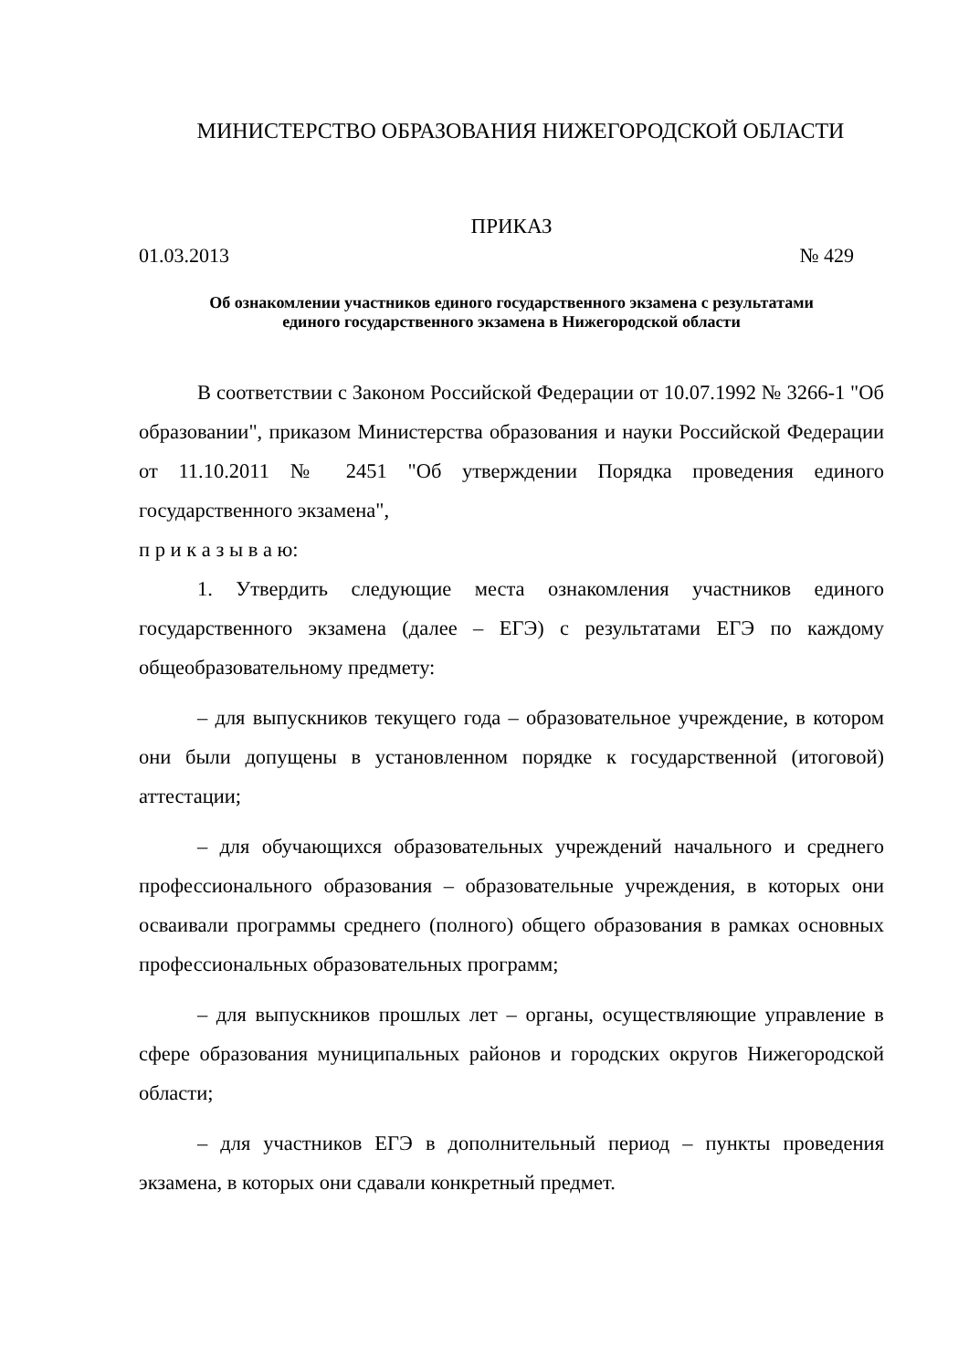МИНИСТЕРСТВО ОБРАЗОВАНИЯ НИЖЕГОРОДСКОЙ ОБЛАСТИ
ПРИКАЗ
01.03.2013 № 429
Об ознакомлении участников единого государственного экзамена с результатами
единого государственного экзамена в Нижегородской области
В соответствии с Законом Российской Федерации от 10.07.1992 № 3266-1 "Об образовании", приказом Министерства образования и науки Российской Федерации от 11.10.2011 № 2451 "Об утверждении Порядка проведения единого государственного экзамена",
п р и к а з ы в а ю:
1. Утвердить следующие места ознакомления участников единого государственного экзамена (далее – ЕГЭ) с результатами ЕГЭ по каждому общеобразовательному предмету:
– для выпускников текущего года – образовательное учреждение, в котором они были допущены в установленном порядке к государственной (итоговой) аттестации;
– для обучающихся образовательных учреждений начального и среднего профессионального образования – образовательные учреждения, в которых они осваивали программы среднего (полного) общего образования в рамках основных профессиональных образовательных программ;
– для выпускников прошлых лет – органы, осуществляющие управление в сфере образования муниципальных районов и городских округов Нижегородской области;
– для участников ЕГЭ в дополнительный период – пункты проведения экзамена, в которых они сдавали конкретный предмет.